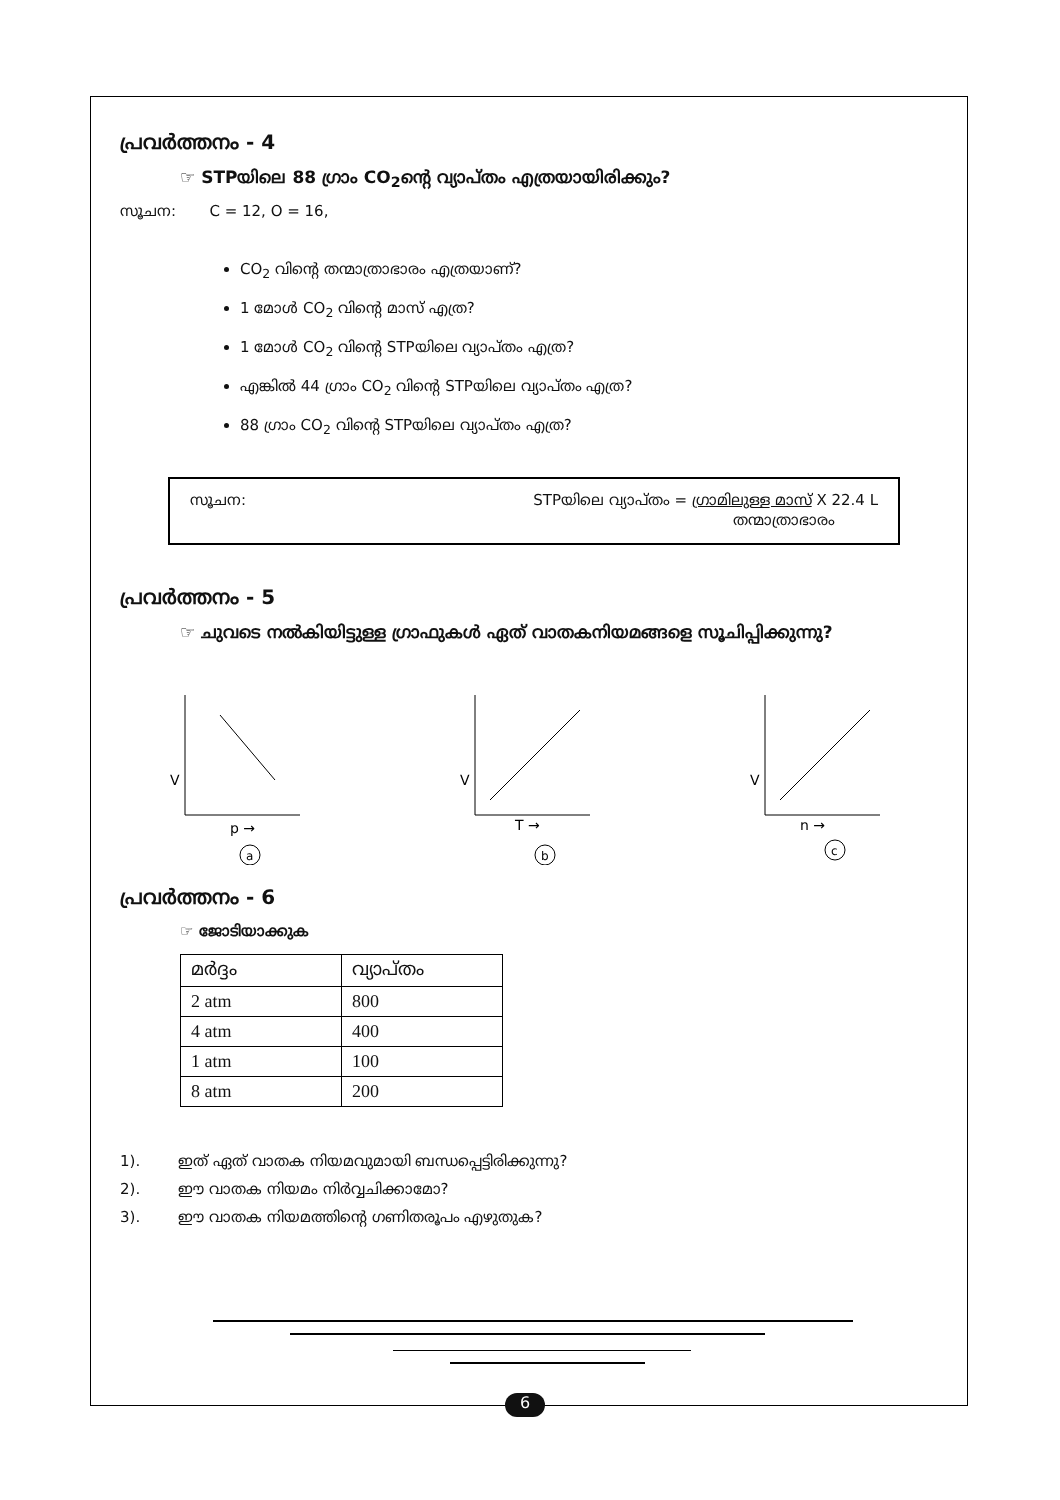പ്രവർത്തനം - 4
☞ STPയിലെ 88 ഗ്രാം CO<sub>2</sub>ന്റെ വ്യാപ്തം എത്രയായിരിക്കും?
സൂചന: C = 12, O = 16,
CO<sub>2</sub> വിന്റെ തന്മാത്രാഭാരം എത്രയാണ്?
1 മോൾ CO<sub>2</sub> വിന്റെ മാസ് എത്ര?
1 മോൾ CO<sub>2</sub> വിന്റെ STPയിലെ വ്യാപ്തം എത്ര?
എങ്കിൽ 44 ഗ്രാം CO<sub>2</sub> വിന്റെ STPയിലെ വ്യാപ്തം എത്ര?
88 ഗ്രാം CO<sub>2</sub> വിന്റെ STPയിലെ വ്യാപ്തം എത്ര?
സൂചന: STPയിലെ വ്യാപ്തം = ഗ്രാമിലുള്ള മാസ് X 22.4 L
തന്മാത്രാഭാരം
പ്രവർത്തനം - 5
☞ ചുവടെ നൽകിയിട്ടുള്ള ഗ്രാഫുകൾ ഏത് വാതകനിയമങ്ങളെ സൂചിപ്പിക്കുന്നു?
V
p →
a
V
T →
b
V
n →
c
പ്രവർത്തനം - 6
☞ ജോടിയാക്കുക
| മർദ്ദം | വ്യാപ്തം |
| --- | --- |
| 2 atm | 800 |
| 4 atm | 400 |
| 1 atm | 100 |
| 8 atm | 200 |
1). ഇത് ഏത് വാതക നിയമവുമായി ബന്ധപ്പെട്ടിരിക്കുന്നു?
2). ഈ വാതക നിയമം നിർവ്വചിക്കാമോ?
3). ഈ വാതക നിയമത്തിന്റെ ഗണിതരൂപം എഴുതുക?
6